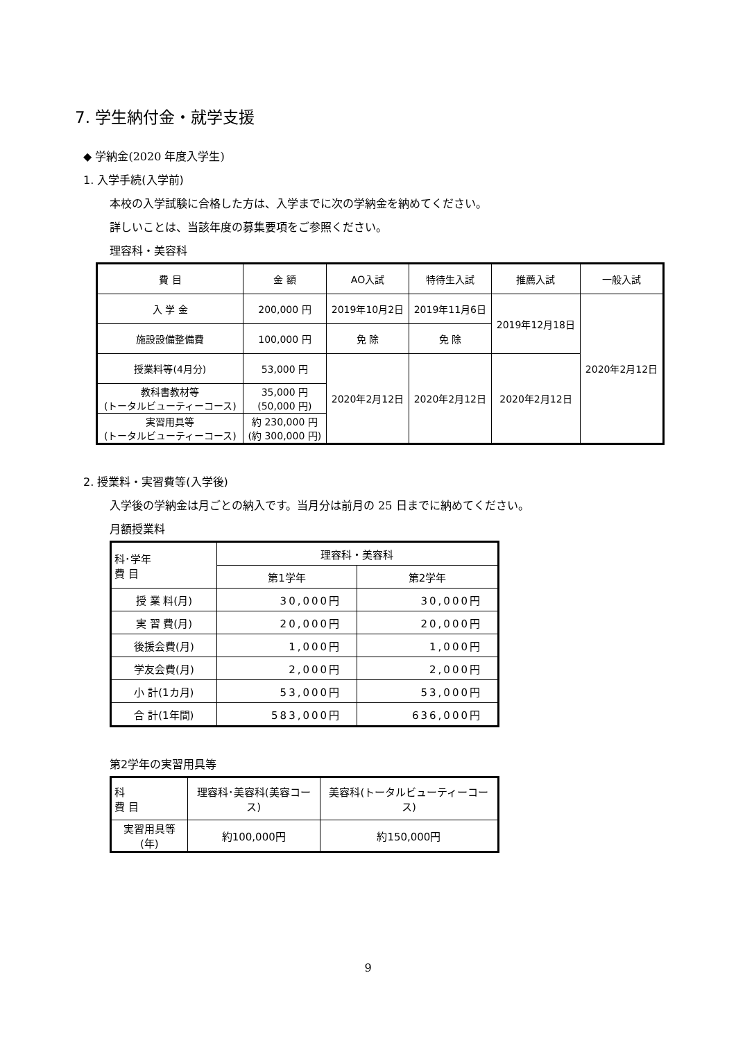7. 学生納付金・就学支援
◆ 学納金(2020 年度入学生)
1. 入学手続(入学前)
本校の入学試験に合格した方は、入学までに次の学納金を納めてください。
詳しいことは、当該年度の募集要項をご参照ください。
理容科・美容科
| 費 目 | 金 額 | AO入試 | 特待生入試 | 推薦入試 | 一般入試 |
| --- | --- | --- | --- | --- | --- |
| 入 学 金 | 200,000 円 | 2019年10月2日 | 2019年11月6日 | 2019年12月18日 | 2020年2月12日 |
| 施設設備整備費 | 100,000 円 | 免 除 | 免 除 | | |
| 授業料等(4月分) | 53,000 円 | 2020年2月12日 | 2020年2月12日 | 2020年2月12日 | |
| 教科書教材等 (トータルビューティーコース) | 35,000 円 (50,000 円) | | | | |
| 実習用具等 (トータルビューティーコース) | 約 230,000 円 (約 300,000 円) | | | | |
2. 授業料・実習費等(入学後)
入学後の学納金は月ごとの納入です。当月分は前月の 25 日までに納めてください。
月額授業料
| 科･学年 費 目 | 理容科・美容科 | |
| --- | --- | --- |
| | 第1学年 | 第2学年 |
| 授 業 料(月) | 30,000円 | 30,000円 |
| 実 習 費(月) | 20,000円 | 20,000円 |
| 後援会費(月) | 1,000円 | 1,000円 |
| 学友会費(月) | 2,000円 | 2,000円 |
| 小 計(1カ月) | 53,000円 | 53,000円 |
| 合 計(1年間) | 583,000円 | 636,000円 |
第2学年の実習用具等
| 科 費 目 | 理容科･美容科(美容コース) | 美容科(トータルビューティーコース) |
| --- | --- | --- |
| 実習用具等(年) | 約100,000円 | 約150,000円 |
9